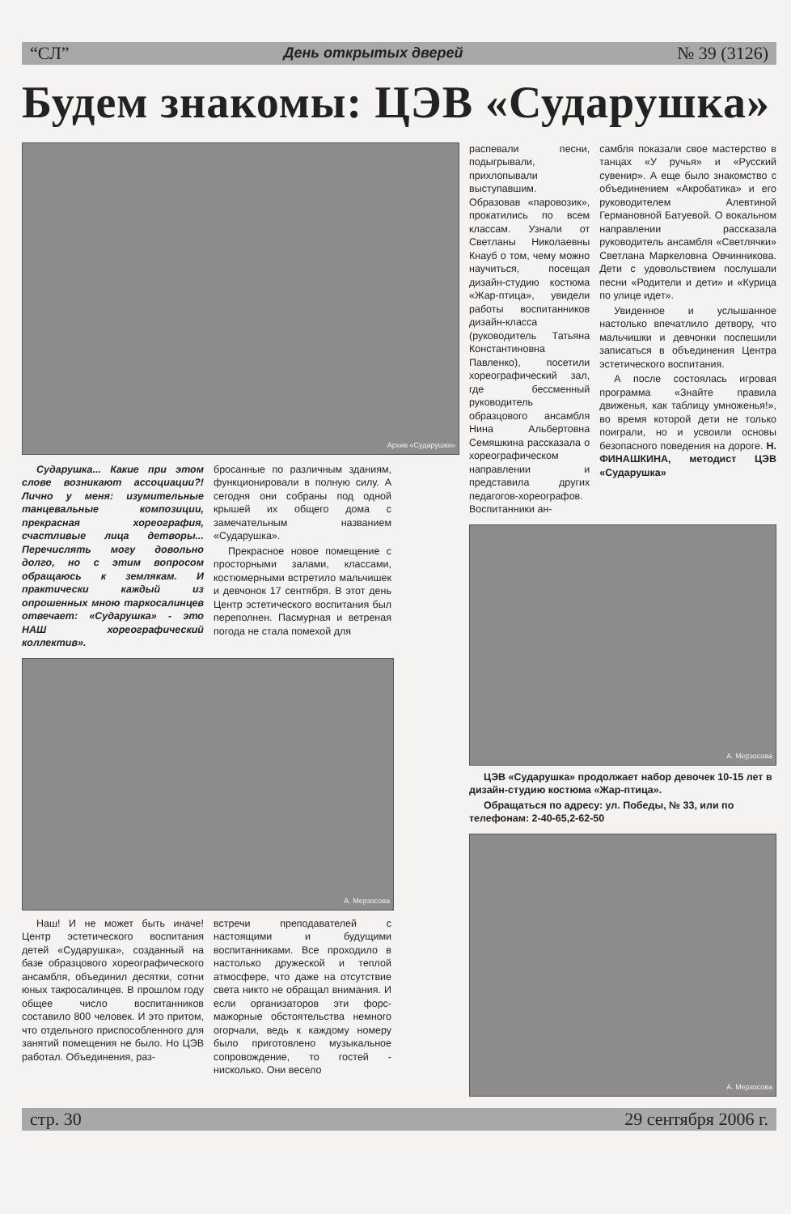“СЛ” День открытых дверей № 39 (3126)
Будем знакомы: ЦЭВ «Сударушка»
Архив «Сударушки»
Сударушка... Какие при этом слове возникают ассоциации?! Лично у меня: изумительные танцевальные композиции, прекрасная хореография, счастливые лица детворы... Перечислять могу довольно долго, но с этим вопросом обращаюсь к землякам. И практически каждый из опрошенных мною таркосалинцев отвечает: «Сударушка» - это НАШ хореографический коллектив».
бросанные по различным зданиям, функционировали в полную силу. А сегодня они собраны под одной крышей их общего дома с замечательным названием «Сударушка».
Прекрасное новое помещение с просторными залами, классами, костюмерными встретило мальчишек и девчонок 17 сентября. В этот день Центр эстетического воспитания был переполнен. Пасмурная и ветреная погода не стала помехой для
А. Мерзосова
Наш! И не может быть иначе! Центр эстетического воспитания детей «Сударушка», созданный на базе образцового хореографического ансамбля, объединил десятки, сотни юных такросалинцев. В прошлом году общее число воспитанников составило 800 человек. И это притом, что отдельного приспособленного для занятий помещения не было. Но ЦЭВ работал. Объединения, раз-
встречи преподавателей с настоящими и будущими воспитанниками. Все проходило в настолько дружеской и теплой атмосфере, что даже на отсутствие света никто не обращал внимания. И если организаторов эти форс-мажорные обстоятельства немного огорчали, ведь к каждому номеру было приготовлено музыкальное сопровождение, то гостей - нисколько. Они весело
распевали песни, подыгрывали, прихлопывали выступавшим. Образовав «паровозик», прокатились по всем классам. Узнали от Светланы Николаевны Кнауб о том, чему можно научиться, посещая дизайн-студию костюма «Жар-птица», увидели работы воспитанников дизайн-класса (руководитель Татьяна Константиновна Павленко), посетили хореографический зал, где бессменный руководитель образцового ансамбля Нина Альбертовна Семяшкина рассказала о хореографическом направлении и представила других педагогов-хореографов. Воспитанники ан-
самбля показали свое мастерство в танцах «У ручья» и «Русский сувенир». А еще было знакомство с объединением «Акробатика» и его руководителем Алевтиной Германовной Батуевой. О вокальном направлении рассказала руководитель ансамбля «Светлячки» Светлана Маркеловна Овчинникова. Дети с удовольствием послушали песни «Родители и дети» и «Курица по улице идет».
Увиденное и услышанное настолько впечатлило детвору, что мальчишки и девчонки поспешили записаться в объединения Центра эстетического воспитания.
А после состоялась игровая программа «Знайте правила движенья, как таблицу умноженья!», во время которой дети не только поиграли, но и усвоили основы безопасного поведения на дороге. Н. ФИНАШКИНА, методист ЦЭВ «Сударушка»
А. Мерзосова
ЦЭВ «Сударушка» продолжает набор девочек 10-15 лет в дизайн-студию костюма «Жар-птица».
Обращаться по адресу: ул. Победы, № 33, или по телефонам: 2-40-65,2-62-50
А. Мерзосова
стр. 30 29 сентября 2006 г.